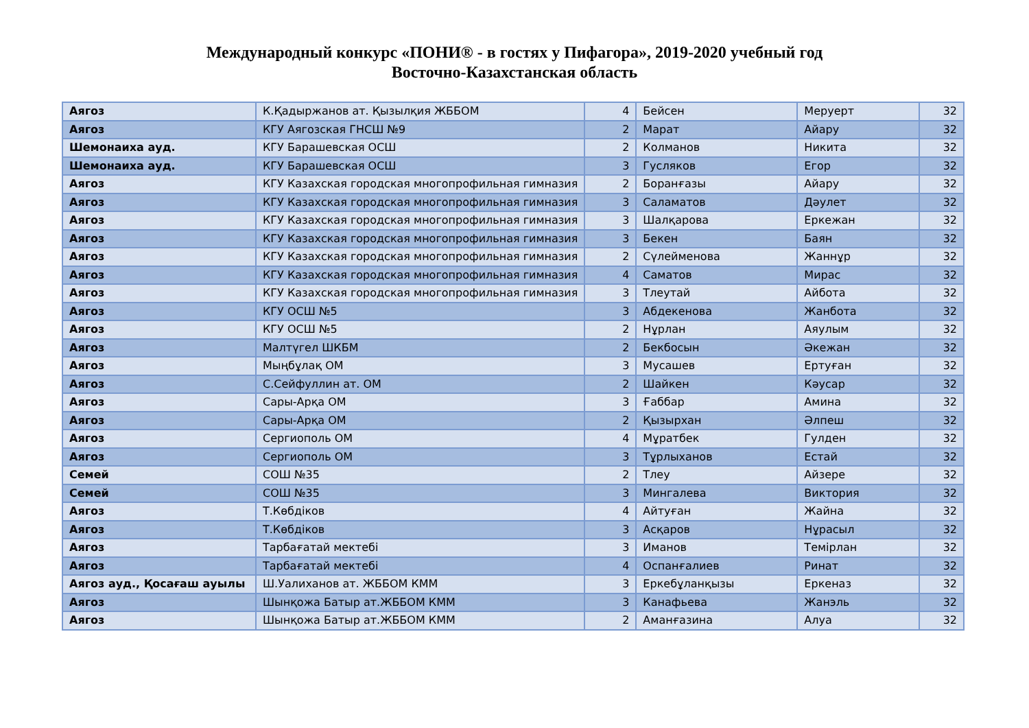Международный конкурс «ПОНИ® - в гостях у Пифагора», 2019-2020 учебный год
Восточно-Казахстанская область
| Аягоз | К.Қадыржанов ат. Қызылқия ЖББОМ | 4 | Бейсен | Меруерт | 32 |
| Аягоз | КГУ Аягозская ГНСШ №9 | 2 | Марат | Айару | 32 |
| Шемонаиха ауд. | КГУ Барашевская ОСШ | 2 | Колманов | Никита | 32 |
| Шемонаиха ауд. | КГУ Барашевская ОСШ | 3 | Гусляков | Егор | 32 |
| Аягоз | КГУ Казахская городская многопрофильная гимназия | 2 | Боранғазы | Айару | 32 |
| Аягоз | КГУ Казахская городская многопрофильная гимназия | 3 | Саламатов | Дәулет | 32 |
| Аягоз | КГУ Казахская городская многопрофильная гимназия | 3 | Шалқарова | Еркежан | 32 |
| Аягоз | КГУ Казахская городская многопрофильная гимназия | 3 | Бекен | Баян | 32 |
| Аягоз | КГУ Казахская городская многопрофильная гимназия | 2 | Сүлейменова | Жаннұр | 32 |
| Аягоз | КГУ Казахская городская многопрофильная гимназия | 4 | Саматов | Мирас | 32 |
| Аягоз | КГУ Казахская городская многопрофильная гимназия | 3 | Тлеутай | Айбота | 32 |
| Аягоз | КГУ ОСШ №5 | 3 | Абдекенова | Жанбота | 32 |
| Аягоз | КГУ ОСШ №5 | 2 | Нұрлан | Аяулым | 32 |
| Аягоз | Малтүгел ШКБМ | 2 | Бекбосын | Әкежан | 32 |
| Аягоз | Мыңбұлақ ОМ | 3 | Мусашев | Ертуған | 32 |
| Аягоз | С.Сейфуллин ат. ОМ | 2 | Шайкен | Кәусар | 32 |
| Аягоз | Сары-Арқа ОМ | 3 | Ғаббар | Амина | 32 |
| Аягоз | Сары-Арқа ОМ | 2 | Қызырхан | Әлпеш | 32 |
| Аягоз | Сергиополь ОМ | 4 | Мұратбек | Гулден | 32 |
| Аягоз | Сергиополь ОМ | 3 | Тұрлыханов | Естай | 32 |
| Семей | СОШ №35 | 2 | Тлеу | Айзере | 32 |
| Семей | СОШ №35 | 3 | Мингалева | Виктория | 32 |
| Аягоз | Т.Көбдіков | 4 | Айтуған | Жайна | 32 |
| Аягоз | Т.Көбдіков | 3 | Асқаров | Нұрасыл | 32 |
| Аягоз | Тарбағатай мектебі | 3 | Иманов | Темірлан | 32 |
| Аягоз | Тарбағатай мектебі | 4 | Оспанғалиев | Ринат | 32 |
| Аягоз ауд., Қосағаш ауылы | Ш.Уалиханов ат. ЖББОМ КММ | 3 | Еркебұланқызы | Еркеназ | 32 |
| Аягоз | Шынқожа Батыр ат.ЖББОМ КММ | 3 | Канафьева | Жанэль | 32 |
| Аягоз | Шынқожа Батыр ат.ЖББОМ КММ | 2 | Аманғазина | Алуа | 32 |